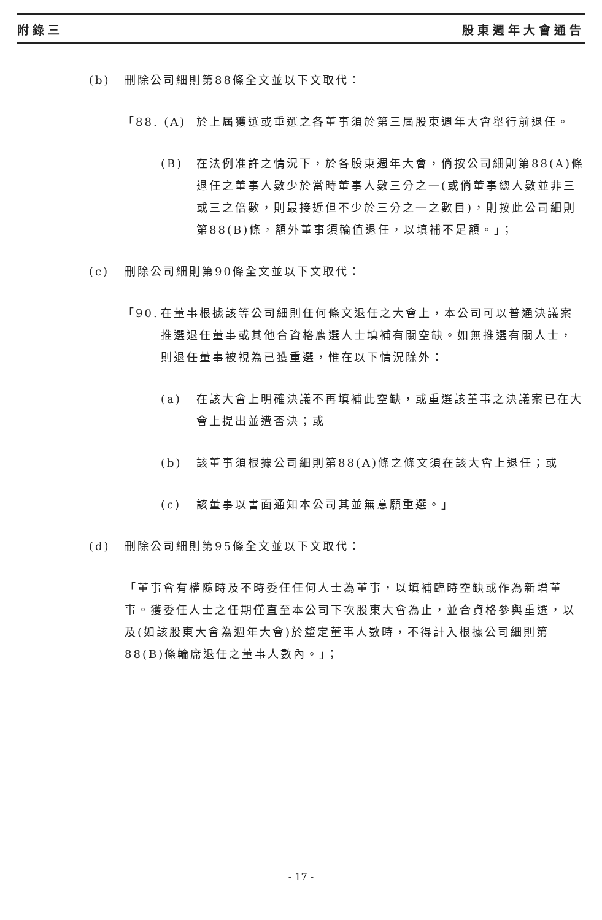附錄三 股東週年大會通告
(b) 刪除公司細則第88條全文並以下文取代：
「88. (A) 於上屆獲選或重選之各董事須於第三屆股東週年大會舉行前退任。
(B) 在法例准許之情況下，於各股東週年大會，倘按公司細則第88(A)條退任之董事人數少於當時董事人數三分之一(或倘董事總人數並非三或三之倍數，則最接近但不少於三分之一之數目)，則按此公司細則第88(B)條，額外董事須輪值退任，以填補不足額。」；
(c) 刪除公司細則第90條全文並以下文取代：
「90.
在董事根據該等公司細則任何條文退任之大會上，本公司可以普通決議案推選退任董事或其他合資格膺選人士填補有關空缺。如無推選有關人士，則退任董事被視為已獲重選，惟在以下情況除外：
(a) 在該大會上明確決議不再填補此空缺，或重選該董事之決議案已在大會上提出並遭否決；或
(b) 該董事須根據公司細則第88(A)條之條文須在該大會上退任；或
(c) 該董事以書面通知本公司其並無意願重選。」
(d) 刪除公司細則第95條全文並以下文取代：
「董事會有權隨時及不時委任任何人士為董事，以填補臨時空缺或作為新增董事。獲委任人士之任期僅直至本公司下次股東大會為止，並合資格參與重選，以及(如該股東大會為週年大會)於釐定董事人數時，不得計入根據公司細則第88(B)條輪席退任之董事人數內。」；
- 17 -